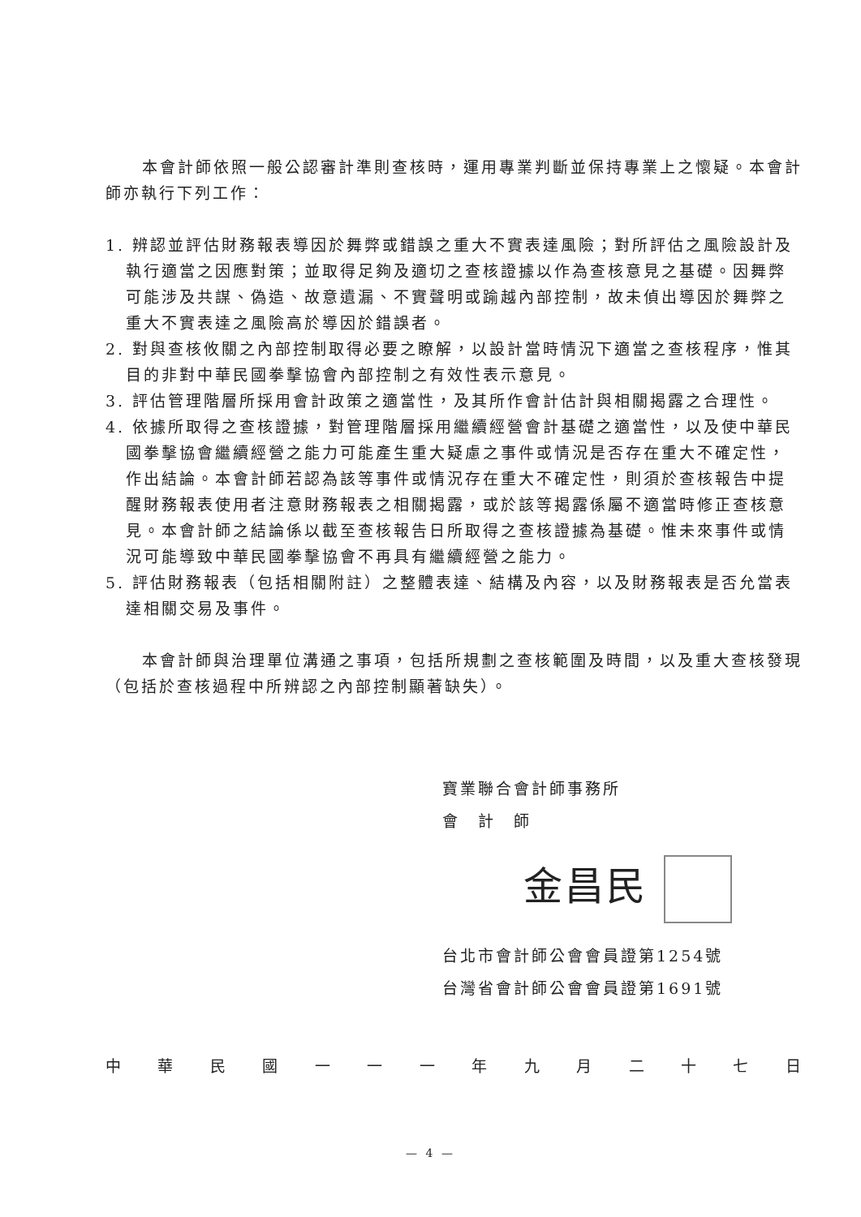本會計師依照一般公認審計準則查核時，運用專業判斷並保持專業上之懷疑。本會計師亦執行下列工作：
1. 辨認並評估財務報表導因於舞弊或錯誤之重大不實表達風險；對所評估之風險設計及執行適當之因應對策；並取得足夠及適切之查核證據以作為查核意見之基礎。因舞弊可能涉及共謀、偽造、故意遺漏、不實聲明或踰越內部控制，故未偵出導因於舞弊之重大不實表達之風險高於導因於錯誤者。
2. 對與查核攸關之內部控制取得必要之瞭解，以設計當時情況下適當之查核程序，惟其目的非對中華民國拳擊協會內部控制之有效性表示意見。
3. 評估管理階層所採用會計政策之適當性，及其所作會計估計與相關揭露之合理性。
4. 依據所取得之查核證據，對管理階層採用繼續經營會計基礎之適當性，以及使中華民國拳擊協會繼續經營之能力可能產生重大疑慮之事件或情況是否存在重大不確定性，作出結論。本會計師若認為該等事件或情況存在重大不確定性，則須於查核報告中提醒財務報表使用者注意財務報表之相關揭露，或於該等揭露係屬不適當時修正查核意見。本會計師之結論係以截至查核報告日所取得之查核證據為基礎。惟未來事件或情況可能導致中華民國拳擊協會不再具有繼續經營之能力。
5. 評估財務報表（包括相關附註）之整體表達、結構及內容，以及財務報表是否允當表達相關交易及事件。
本會計師與治理單位溝通之事項，包括所規劃之查核範圍及時間，以及重大查核發現（包括於查核過程中所辨認之內部控制顯著缺失）。
寶業聯合會計師事務所
會　計　師
金昌民
台北市會計師公會會員證第1254號
台灣省會計師公會會員證第1691號
中華民國一一一年九月二十七日
— 4 —